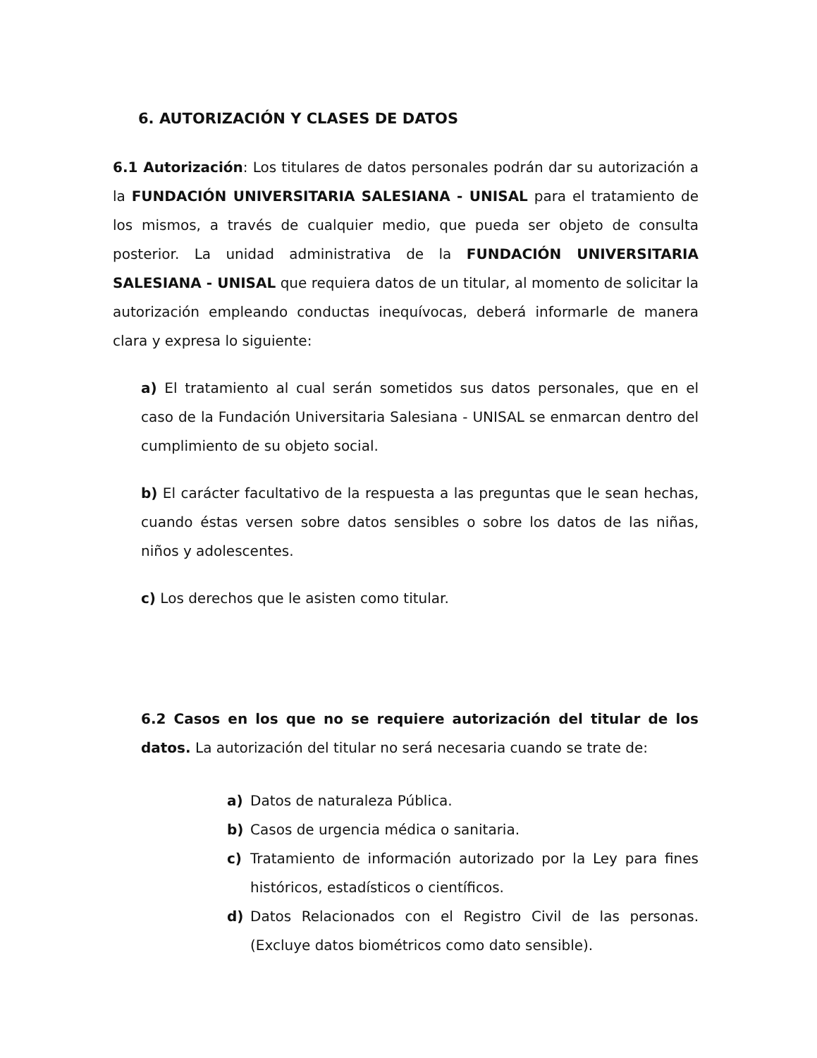6. AUTORIZACIÓN Y CLASES DE DATOS
6.1 Autorización: Los titulares de datos personales podrán dar su autorización a la FUNDACIÓN UNIVERSITARIA SALESIANA - UNISAL para el tratamiento de los mismos, a través de cualquier medio, que pueda ser objeto de consulta posterior. La unidad administrativa de la FUNDACIÓN UNIVERSITARIA SALESIANA - UNISAL que requiera datos de un titular, al momento de solicitar la autorización empleando conductas inequívocas, deberá informarle de manera clara y expresa lo siguiente:
a) El tratamiento al cual serán sometidos sus datos personales, que en el caso de la Fundación Universitaria Salesiana - UNISAL se enmarcan dentro del cumplimiento de su objeto social.
b) El carácter facultativo de la respuesta a las preguntas que le sean hechas, cuando éstas versen sobre datos sensibles o sobre los datos de las niñas, niños y adolescentes.
c) Los derechos que le asisten como titular.
6.2 Casos en los que no se requiere autorización del titular de los datos. La autorización del titular no será necesaria cuando se trate de:
a) Datos de naturaleza Pública.
b) Casos de urgencia médica o sanitaria.
c) Tratamiento de información autorizado por la Ley para fines históricos, estadísticos o científicos.
d) Datos Relacionados con el Registro Civil de las personas. (Excluye datos biométricos como dato sensible).